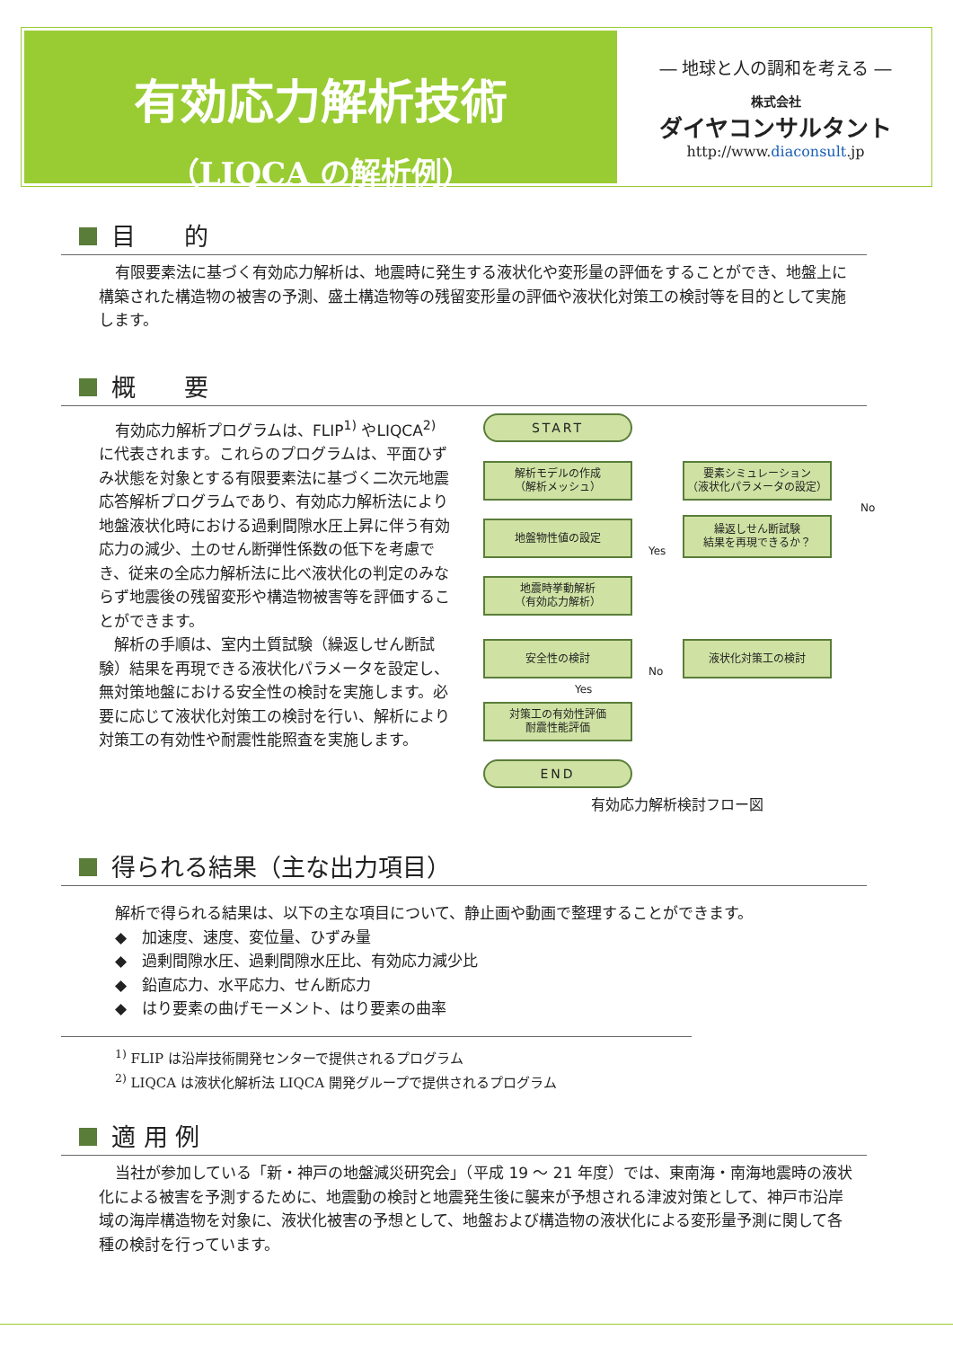有効応力解析技術
（LIQCA の解析例）
― 地球と人の調和を考える ―
株式会社
ダイヤコンサルタント
http://www.diaconsult.jp
目　　的
有限要素法に基づく有効応力解析は、地震時に発生する液状化や変形量の評価をすることができ、地盤上に構築された構造物の被害の予測、盛土構造物等の残留変形量の評価や液状化対策工の検討等を目的として実施します。
概　　要
有効応力解析プログラムは、FLIP<sup>1)</sup> やLIQCA<sup>2)</sup> に代表されます。これらのプログラムは、平面ひずみ状態を対象とする有限要素法に基づく二次元地震応答解析プログラムであり、有効応力解析法により地盤液状化時における過剰間隙水圧上昇に伴う有効応力の減少、土のせん断弾性係数の低下を考慮でき、従来の全応力解析法に比べ液状化の判定のみならず地震後の残留変形や構造物被害等を評価することができます。
　解析の手順は、室内土質試験（繰返しせん断試験）結果を再現できる液状化パラメータを設定し、無対策地盤における安全性の検討を実施します。必要に応じて液状化対策工の検討を行い、解析により対策工の有効性や耐震性能照査を実施します。
START
解析モデルの作成
（解析メッシュ）
要素シミュレーション
（液状化パラメータの設定）
地盤物性値の設定
繰返しせん断試験
結果を再現できるか？
No
Yes
地震時挙動解析
（有効応力解析）
安全性の検討 液状化対策工の検討
No
Yes
対策工の有効性評価
耐震性能評価
END
有効応力解析検討フロー図
得られる結果（主な出力項目）
解析で得られる結果は、以下の主な項目について、静止画や動画で整理することができます。
◆　加速度、速度、変位量、ひずみ量
◆　過剰間隙水圧、過剰間隙水圧比、有効応力減少比
◆　鉛直応力、水平応力、せん断応力
◆　はり要素の曲げモーメント、はり要素の曲率
<sup>1)</sup> FLIP は沿岸技術開発センターで提供されるプログラム
<sup>2)</sup> LIQCA は液状化解析法 LIQCA 開発グループで提供されるプログラム
適 用 例
当社が参加している「新・神戸の地盤減災研究会」（平成 19 ～ 21 年度）では、東南海・南海地震時の液状化による被害を予測するために、地震動の検討と地震発生後に襲来が予想される津波対策として、神戸市沿岸域の海岸構造物を対象に、液状化被害の予想として、地盤および構造物の液状化による変形量予測に関して各種の検討を行っています。